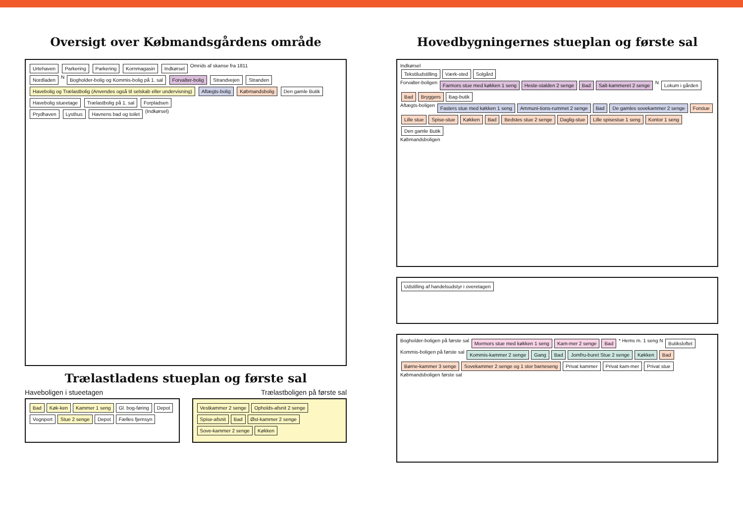Oversigt over Købmandsgårdens område
Urtehaven Parkering Parkering Kornmagasin Indkørsel Omrids af skanse fra 1811
Nordladen N Bogholder-bolig og Kommis-bolig på 1. sal Forvalter-bolig Strandvejen Stranden
Havebolig og Trælastbolig (Anvendes også til selskab eller undervisning) Aftægts-bolig Købmandsbolig Den gamle Butik
Havebolig stueetage Trælastbolig på 1. sal Forpladsen
Prydhaven Lysthus Havnens bad og toilet (Indkørsel)
Trælastladens stueplan og første sal
Haveboligen i stueetagen Trælastboligen på første sal
Bad Køk-ken Kammer 1 seng Gl. bog-føring Depot Vognport Stue 2 senge Depot Fælles fjernsyn
Vestkammer 2 senge Opholds-afsnit 2 senge Spise-afsnit Bad Øst-kammer 2 senge Sove-kammer 2 senge Køkken
Hovedbygningernes stueplan og første sal
Indkørsel
Tekstiludstilling Værk-sted Solgård
Forvalter-boligen Farmors stue med køkken 1 seng Heste-stalden 2 senge Bad Salt-kammeret 2 senge N Lokum i gården Bad Bryggers Bag-butik
Aftægts-boligen Fasters stue med køkken 1 seng Ammuni-tions-rummet 2 senge Bad De gamles sovekammer 2 senge Forstue Lille stue Spise-stue Køkken Bad Bedstes stue 2 senge Daglig-stue Lille spisestue 1 seng Kontor 1 seng Den gamle Butik
Købmandsboligen
Udstilling af handelsudstyr i overetagen
Bogholder-boligen på første sal Mormors stue med køkken 1 seng Kam-mer 2 senge Bad * Hems m. 1 seng N Butiksloftet
Kommis-boligen på første sal Kommis-kammer 2 senge Gang Bad Jomfru-buret Stue 2 senge Køkken Bad Børne-kammer 3 senge Sovekammer 2 senge og 1 stor barneseng Privat kammer Privat kam-mer Privat stue
Købmandsboligen første sal